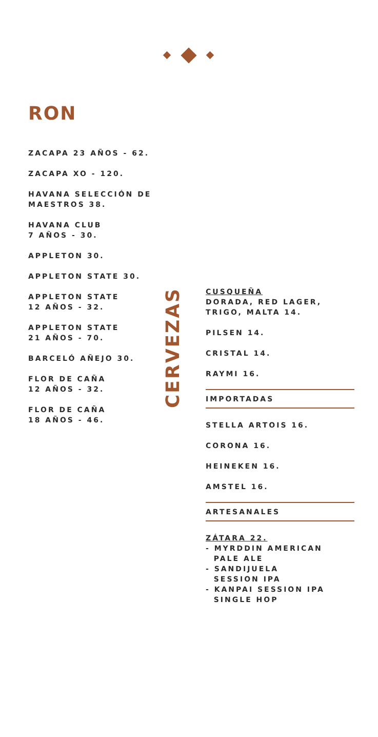RON
ZACAPA 23 AÑOS - 62.
ZACAPA XO - 120.
HAVANA SELECCIÓN DE MAESTROS 38.
HAVANA CLUB
7 AÑOS - 30.
APPLETON 30.
APPLETON STATE 30.
APPLETON STATE
12 AÑOS - 32.
APPLETON STATE
21 AÑOS - 70.
BARCELÓ AÑEJO 30.
FLOR DE CAÑA
12 AÑOS - 32.
FLOR DE CAÑA
18 AÑOS - 46.
CERVEZAS
CUSQUEÑA
DORADA, RED LAGER, TRIGO, MALTA 14.
PILSEN 14.
CRISTAL 14.
RAYMI 16.
IMPORTADAS
STELLA ARTOIS 16.
CORONA 16.
HEINEKEN 16.
AMSTEL 16.
ARTESANALES
ZÁTARA 22.
- MYRDDIN AMERICAN
PALE ALE
- SANDIJUELA
SESSION IPA
- KANPAI SESSION IPA
SINGLE HOP